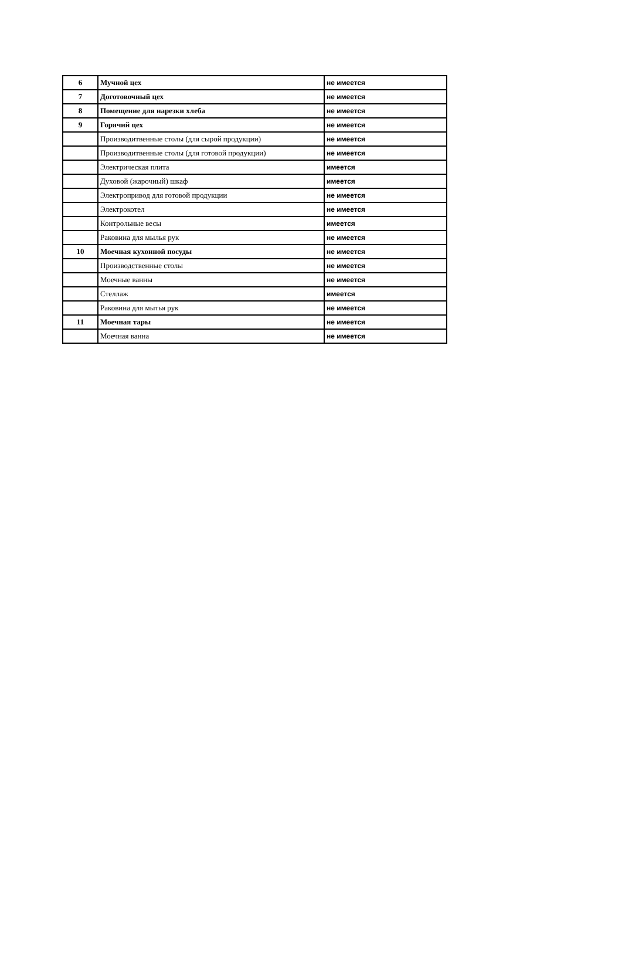| 6 | Мучной цех | не имеется |
| 7 | Доготовочный цех | не имеется |
| 8 | Помещение для нарезки хлеба | не имеется |
| 9 | Горячий цех | не имеется |
| | Производитвенные столы (для сырой продукции) | не имеется |
| | Производитвенные столы (для готовой продукции) | не имеется |
| | Электрическая плита | имеется |
| | Духовой (жарочный) шкаф | имеется |
| | Электропривод для готовой продукции | не имеется |
| | Электрокотел | не имеется |
| | Контрольные весы | имеется |
| | Раковина для мылья рук | не имеется |
| 10 | Моечная кухонной посуды | не имеется |
| | Производственные столы | не имеется |
| | Моечные ванны | не имеется |
| | Стеллаж | имеется |
| | Раковина для мытья рук | не имеется |
| 11 | Моечная тары | не имеется |
| | Моечная ванна | не имеется |